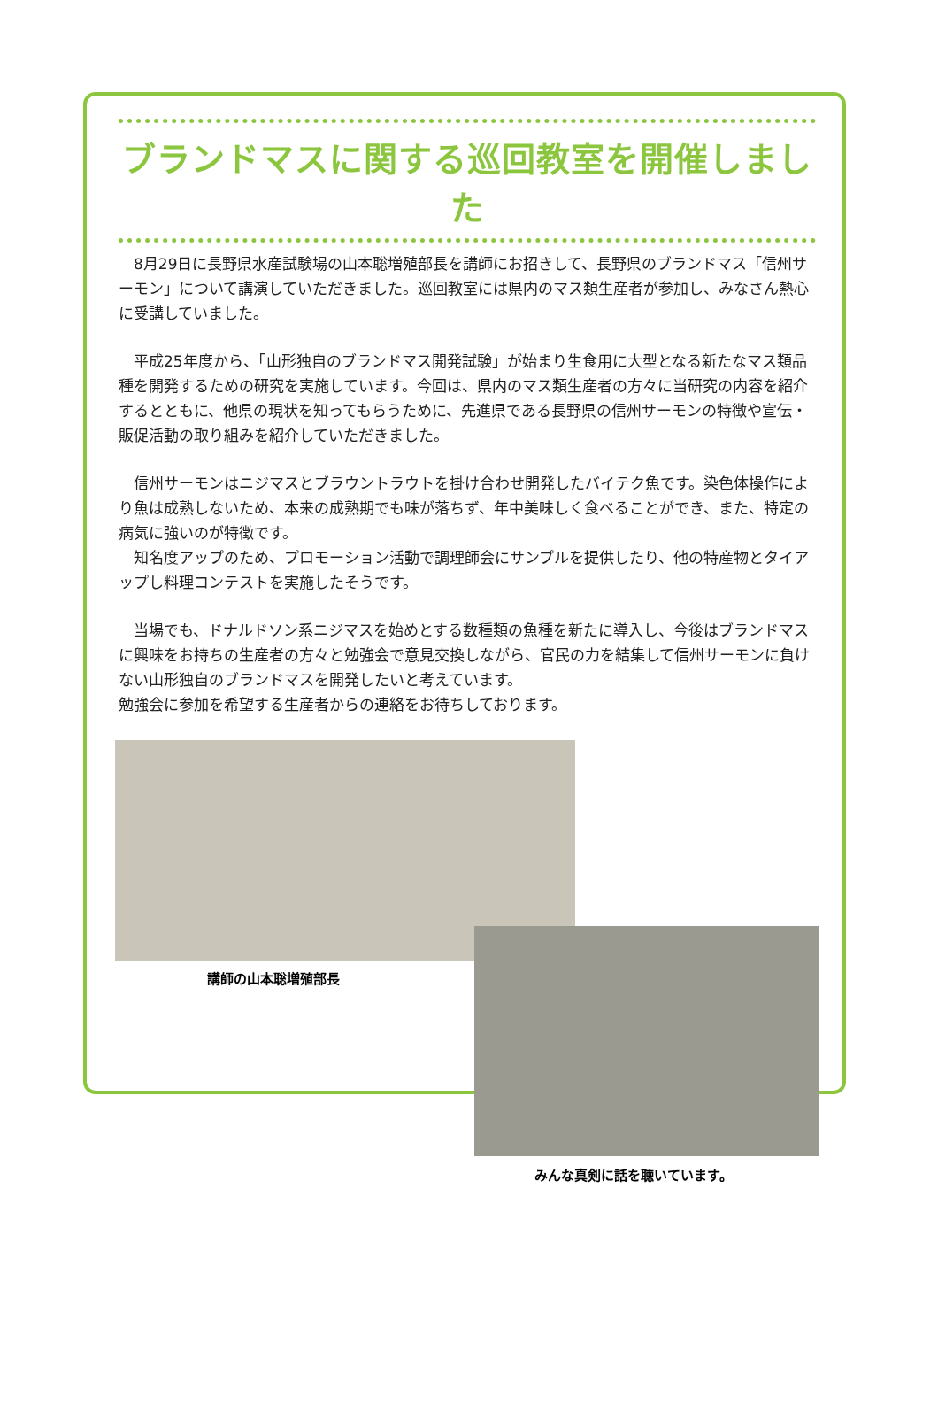ブランドマスに関する巡回教室を開催しました
　8月29日に長野県水産試験場の山本聡増殖部長を講師にお招きして、長野県のブランドマス「信州サーモン」について講演していただきました。巡回教室には県内のマス類生産者が参加し、みなさん熱心に受講していました。
　平成25年度から、「山形独自のブランドマス開発試験」が始まり生食用に大型となる新たなマス類品種を開発するための研究を実施しています。今回は、県内のマス類生産者の方々に当研究の内容を紹介するとともに、他県の現状を知ってもらうために、先進県である長野県の信州サーモンの特徴や宣伝・販促活動の取り組みを紹介していただきました。
　信州サーモンはニジマスとブラウントラウトを掛け合わせ開発したバイテク魚です。染色体操作により魚は成熟しないため、本来の成熟期でも味が落ちず、年中美味しく食べることができ、また、特定の病気に強いのが特徴です。
　知名度アップのため、プロモーション活動で調理師会にサンプルを提供したり、他の特産物とタイアップし料理コンテストを実施したそうです。
　当場でも、ドナルドソン系ニジマスを始めとする数種類の魚種を新たに導入し、今後はブランドマスに興味をお持ちの生産者の方々と勉強会で意見交換しながら、官民の力を結集して信州サーモンに負けない山形独自のブランドマスを開発したいと考えています。
勉強会に参加を希望する生産者からの連絡をお待ちしております。
講師の山本聡増殖部長
みんな真剣に話を聴いています。